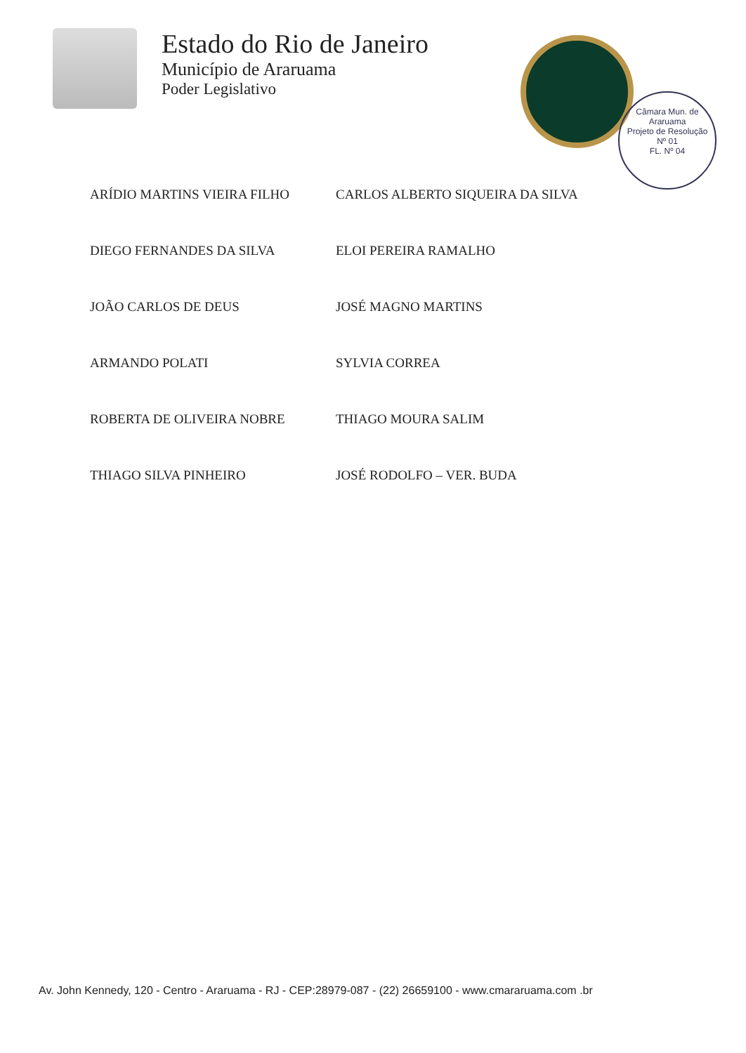Estado do Rio de Janeiro
Município de Araruama
Poder Legislativo
Câmara Mun. de Araruama
Projeto de Resolução
Nº 01
FL. Nº 04
ARÍDIO MARTINS VIEIRA FILHO
CARLOS ALBERTO SIQUEIRA DA SILVA
DIEGO FERNANDES DA SILVA
ELOI PEREIRA RAMALHO
JOÃO CARLOS DE DEUS
JOSÉ MAGNO MARTINS
ARMANDO POLATI
SYLVIA CORREA
ROBERTA DE OLIVEIRA NOBRE
THIAGO MOURA SALIM
THIAGO SILVA PINHEIRO
JOSÉ RODOLFO – VER. BUDA
Av. John Kennedy, 120 - Centro - Araruama - RJ - CEP:28979-087 - (22) 26659100 - www.cmararuama.com .br